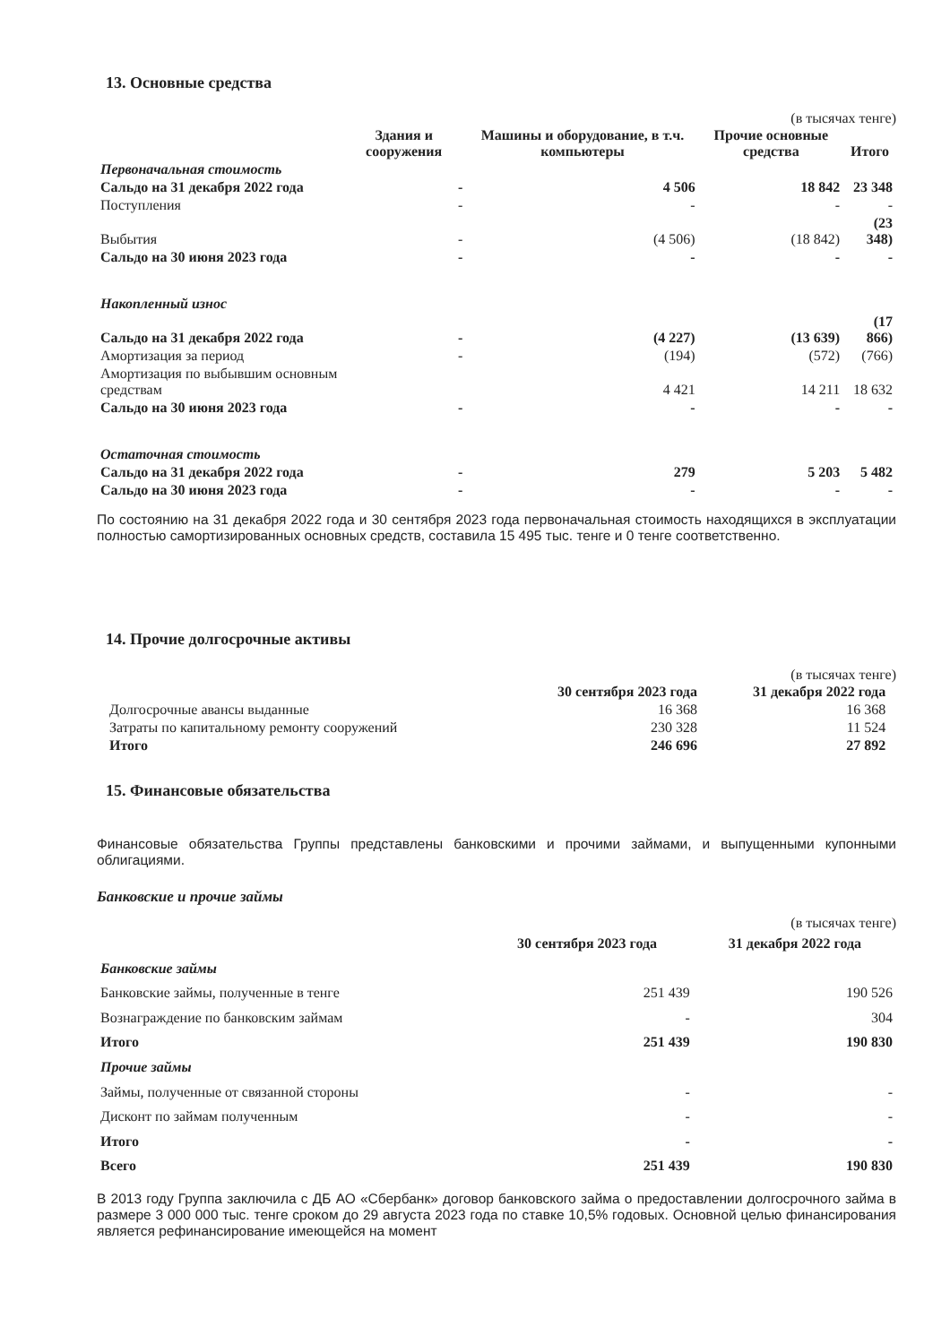13. Основные средства
(в тысячах тенге)
| | Здания и сооружения | Машины и оборудование, в т.ч. компьютеры | Прочие основные средства | Итого |
| --- | --- | --- | --- | --- |
| Первоначальная стоимость | | | | |
| Сальдо на 31 декабря 2022 года | - | 4 506 | 18 842 | 23 348 |
| Поступления | - | - | - | - |
| Выбытия | - | (4 506) | (18 842) | (23 348) |
| Сальдо на 30 июня 2023 года | - | - | - | - |
| Накопленный износ | | | | |
| Сальдо на 31 декабря 2022 года | - | (4 227) | (13 639) | (17 866) |
| Амортизация за период | - | (194) | (572) | (766) |
| Амортизация по выбывшим основным средствам | | 4 421 | 14 211 | 18 632 |
| Сальдо на 30 июня 2023 года | - | - | - | - |
| Остаточная стоимость | | | | |
| Сальдо на 31 декабря 2022 года | - | 279 | 5 203 | 5 482 |
| Сальдо на 30 июня 2023 года | - | - | - | - |
По состоянию на 31 декабря 2022 года и 30 сентября 2023 года первоначальная стоимость находящихся в эксплуатации полностью самортизированных основных средств, составила 15 495 тыс. тенге и 0 тенге соответственно.
14. Прочие долгосрочные активы
(в тысячах тенге)
| | 30 сентября 2023 года | 31 декабря 2022 года |
| --- | --- | --- |
| Долгосрочные авансы выданные | 16 368 | 16 368 |
| Затраты по капитальному ремонту сооружений | 230 328 | 11 524 |
| Итого | 246 696 | 27 892 |
15. Финансовые обязательства
Финансовые обязательства Группы представлены банковскими и прочими займами, и выпущенными купонными облигациями.
Банковские и прочие займы
(в тысячах тенге)
| | 30 сентября 2023 года | 31 декабря 2022 года |
| --- | --- | --- |
| Банковские займы | | |
| Банковские займы, полученные в тенге | 251 439 | 190 526 |
| Вознаграждение по банковским займам | - | 304 |
| Итого | 251 439 | 190 830 |
| Прочие займы | | |
| Займы, полученные от связанной стороны | - | - |
| Дисконт по займам полученным | - | - |
| Итого | - | - |
| Всего | 251 439 | 190 830 |
В 2013 году Группа заключила с ДБ АО «Сбербанк» договор банковского займа о предоставлении долгосрочного займа в размере 3 000 000 тыс. тенге сроком до 29 августа 2023 года по ставке 10,5% годовых. Основной целью финансирования является рефинансирование имеющейся на момент